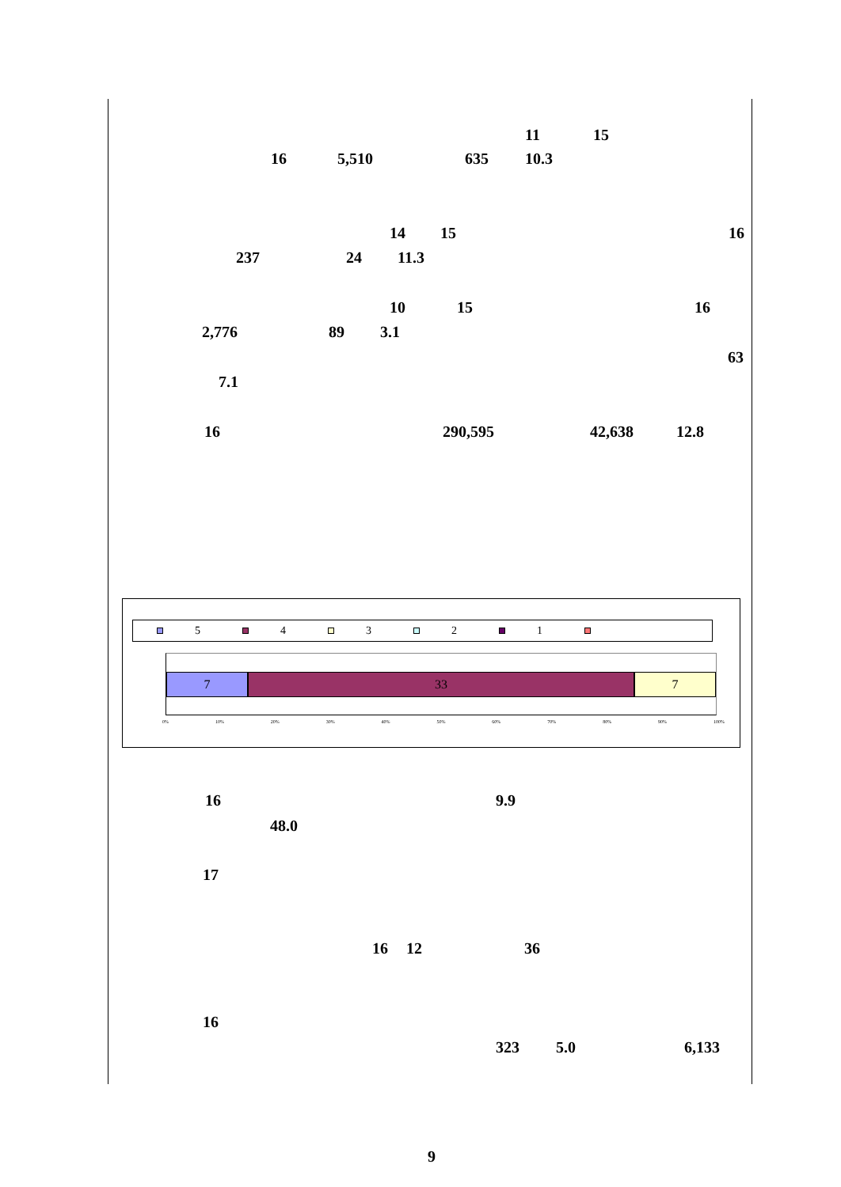11 15
16 5,510 635 10.3
14 15 16
237 24 11.3
10 15 16
2,776 89 3.1
63
7.1
16 290,595 42,638 12.8
5 4 3 2 1
7 33 7
0% 10% 20% 30% 40% 50% 60% 70% 80% 90% 100%
16 9.9
48.0
17
16 12 36
16
323 5.0 6,133
9